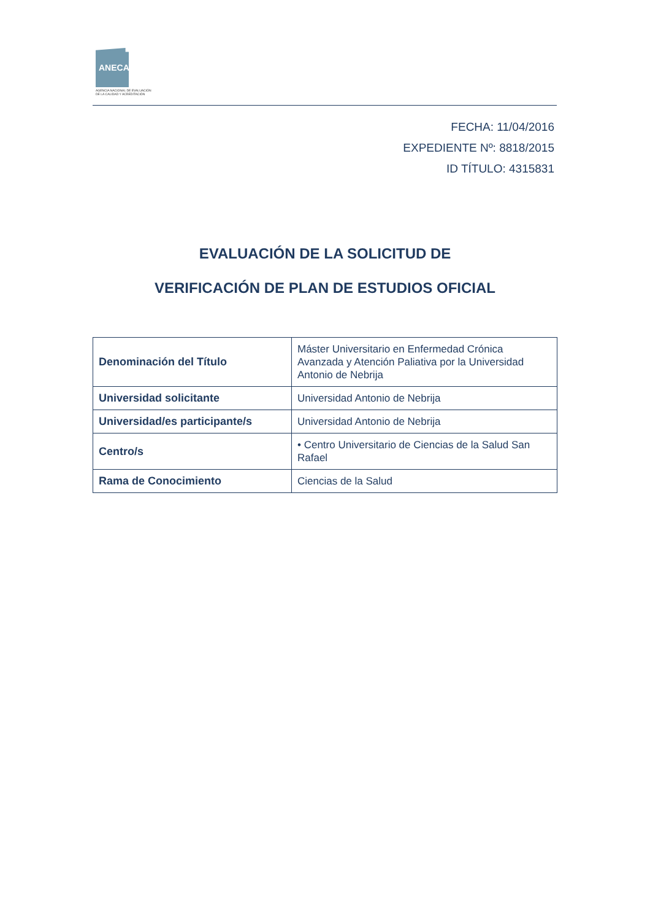ANECA
AGENCIA NACIONAL DE EVALUACIÓN
DE LA CALIDAD Y ACREDITACIÓN
FECHA: 11/04/2016
EXPEDIENTE Nº: 8818/2015
ID TÍTULO: 4315831
EVALUACIÓN DE LA SOLICITUD DE
VERIFICACIÓN DE PLAN DE ESTUDIOS OFICIAL
| Denominación del Título | Máster Universitario en Enfermedad Crónica Avanzada y Atención Paliativa por la Universidad Antonio de Nebrija |
| Universidad solicitante | Universidad Antonio de Nebrija |
| Universidad/es participante/s | Universidad Antonio de Nebrija |
| Centro/s | • Centro Universitario de Ciencias de la Salud San Rafael |
| Rama de Conocimiento | Ciencias de la Salud |